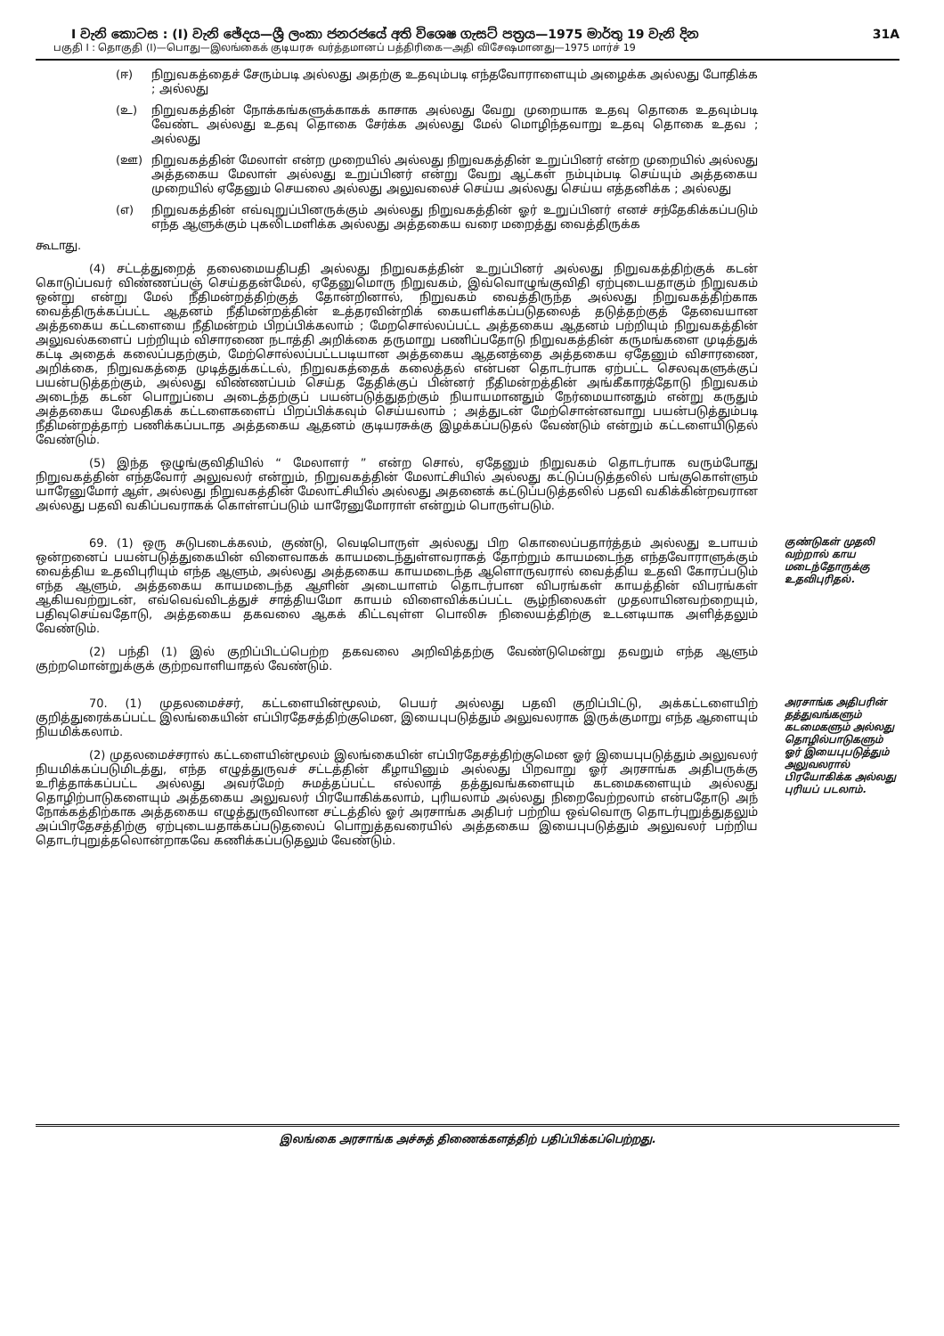I වැනි කොටස : (I) වැනි ඡේදය—ශ්‍රී ලංකා ජනරජයේ අති විශෙෂ ගැසට් පත්‍රය—1975 මාර්තු 19 වැනි දින 31A
பகுதி I : தொகுதி (I)—பொது—இலங்கைக் குடியரசு வர்த்தமானப் பத்திரிகை—அதி விசேஷமானது—1975 மார்ச் 19
(ஈ) நிறுவகத்தைச் சேரும்படி அல்லது அதற்கு உதவும்படி எந்தவோராளையும் அழைக்க அல்லது போதிக்க ; அல்லது
(உ) நிறுவகத்தின் நோக்கங்களுக்காகக் காசாக அல்லது வேறு முறையாக உதவு தொகை உதவும்படி வேண்ட அல்லது உதவு தொகை சேர்க்க அல்லது மேல் மொழிந்தவாறு உதவு தொகை உதவ ; அல்லது
(ஊ) நிறுவகத்தின் மேலாள் என்ற முறையில் அல்லது நிறுவகத்தின் உறுப்பினர் என்ற முறையில் அல்லது அத்தகைய மேலாள் அல்லது உறுப்பினர் என்று வேறு ஆட்கள் நம்பும்படி செய்யும் அத்தகைய முறையில் ஏதேனும் செயலை அல்லது அலுவலைச் செய்ய அல்லது செய்ய எத்தனிக்க ; அல்லது
(எ) நிறுவகத்தின் எவ்வுறுப்பினருக்கும் அல்லது நிறுவகத்தின் ஓர் உறுப்பினர் எனச் சந்தேகிக்கப்படும் எந்த ஆளுக்கும் புகலிடமளிக்க அல்லது அத்தகைய வரை மறைத்து வைத்திருக்க
கூடாது.
(4) சட்டத்துறைத் தலைமையதிபதி அல்லது நிறுவகத்தின் உறுப்பினர் அல்லது நிறுவகத்திற்குக் கடன் கொடுப்பவர் விண்ணப்பஞ் செய்ததன்மேல், ஏதேனுமொரு நிறுவகம், இவ்வொழுங்குவிதி ஏற்புடையதாகும் நிறுவகம் ஒன்று என்று மேல் நீதிமன்றத்திற்குத் தோன்றினால், நிறுவகம் வைத்திருந்த அல்லது நிறுவகத்திற்காக வைத்திருக்கப்பட்ட ஆதனம் நீதிமன்றத்தின் உத்தரவின்றிக் கையளிக்கப்படுதலைத் தடுத்தற்குத் தேவையான அத்தகைய கட்டளையை நீதிமன்றம் பிறப்பிக்கலாம் ; மேறசொல்லப்பட்ட அத்தகைய ஆதனம் பற்றியும் நிறுவகத்தின் அலுவல்களைப் பற்றியும் விசாரணை நடாத்தி அறிக்கை தருமாறு பணிப்பதோடு நிறுவகத்தின் கருமங்களை முடித்துக் கட்டி அதைக் கலைப்பதற்கும், மேற்சொல்லப்பட்டபடியான அத்தகைய ஆதனத்தை அத்தகைய ஏதேனும் விசாரணை, அறிக்கை, நிறுவகத்தை முடித்துக்கட்டல், நிறுவகத்தைக் கலைத்தல் என்பன தொடர்பாக ஏற்பட்ட செலவுகளுக்குப் பயன்படுத்தற்கும், அல்லது விண்ணப்பம் செய்த தேதிக்குப் பின்னர் நீதிமன்றத்தின் அங்கீகாரத்தோடு நிறுவகம் அடைந்த கடன் பொறுப்பை அடைத்தற்குப் பயன்படுத்துதற்கும் நியாயமானதும் நேர்மையானதும் என்று கருதும் அத்தகைய மேலதிகக் கட்டளைகளைப் பிறப்பிக்கவும் செய்யலாம் ; அத்துடன் மேற்சொன்னவாறு பயன்படுத்தும்படி நீதிமன்றத்தாற் பணிக்கப்படாத அத்தகைய ஆதனம் குடியரசுக்கு இழக்கப்படுதல் வேண்டும் என்றும் கட்டளையிடுதல் வேண்டும்.
(5) இந்த ஒழுங்குவிதியில் “ மேலாளர் ” என்ற சொல், ஏதேனும் நிறுவகம் தொடர்பாக வரும்போது நிறுவகத்தின் எந்தவோர் அலுவலர் என்றும், நிறுவகத்தின் மேலாட்சியில் அல்லது கட்டுப்படுத்தலில் பங்குகொள்ளும் யாரேனுமோர் ஆள், அல்லது நிறுவகத்தின் மேலாட்சியில் அல்லது அதனைக் கட்டுப்படுத்தலில் பதவி வகிக்கின்றவரான அல்லது பதவி வகிப்பவராகக் கொள்ளப்படும் யாரேனுமோராள் என்றும் பொருள்படும்.
69. (1) ஒரு சுடுபடைக்கலம், குண்டு, வெடிபொருள் அல்லது பிற கொலைப்பதார்த்தம் அல்லது உபாயம் ஒன்றனைப் பயன்படுத்துகையின் விளைவாகக் காயமடைந்துள்ளவராகத் தோற்றும் காயமடைந்த எந்தவோராளுக்கும் வைத்திய உதவிபுரியும் எந்த ஆளும், அல்லது அத்தகைய காயமடைந்த ஆளொருவரால் வைத்திய உதவி கோரப்படும் எந்த ஆளும், அத்தகைய காயமடைந்த ஆளின் அடையாளம் தொடர்பான விபரங்கள் காயத்தின் விபரங்கள் ஆகியவற்றுடன், எவ்வெவ்விடத்துச் சாத்தியமோ காயம் விளைவிக்கப்பட்ட சூழ்நிலைகள் முதலாயினவற்றையும், பதிவுசெய்வதோடு, அத்தகைய தகவலை ஆகக் கிட்டவுள்ள பொலிசு நிலையத்திற்கு உடனடியாக அளித்தலும் வேண்டும்.
(2) பந்தி (1) இல் குறிப்பிடப்பெற்ற தகவலை அறிவித்தற்கு வேண்டுமென்று தவறும் எந்த ஆளும் குற்றமொன்றுக்குக் குற்றவாளியாதல் வேண்டும்.
குண்டுகள் முதலி வற்றால் காய மடைந்தோருக்கு உதவிபுரிதல்.
70. (1) முதலமைச்சர், கட்டளையின்மூலம், பெயர் அல்லது பதவி குறிப்பிட்டு, அக்கட்டளையிற் குறித்துரைக்கப்பட்ட இலங்கையின் எப்பிரதேசத்திற்குமென, இயைபுபடுத்தும் அலுவலராக இருக்குமாறு எந்த ஆளையும் நியமிக்கலாம்.
(2) முதலமைச்சரால் கட்டளையின்மூலம் இலங்கையின் எப்பிரதேசத்திற்குமென ஓர் இயைபுபடுத்தும் அலுவலர் நியமிக்கப்படுமிடத்து, எந்த எழுத்துருவச் சட்டத்தின் கீழாயினும் அல்லது பிறவாறு ஓர் அரசாங்க அதிபருக்கு உரித்தாக்கப்பட்ட அல்லது அவர்மேற் சுமத்தப்பட்ட எல்லாத் தத்துவங்களையும் கடமைகளையும் அல்லது தொழிற்பாடுகளையும் அத்தகைய அலுவலர் பிரயோகிக்கலாம், புரியலாம் அல்லது நிறைவேற்றலாம் என்பதோடு அந் நோக்கத்திற்காக அத்தகைய எழுத்துருவிலான சட்டத்தில் ஓர் அரசாங்க அதிபர் பற்றிய ஒவ்வொரு தொடர்புறுத்துதலும் அப்பிரதேசத்திற்கு ஏற்புடையதாக்கப்படுதலைப் பொறுத்தவரையில் அத்தகைய இயைபுபடுத்தும் அலுவலர் பற்றிய தொடர்புறுத்தலொன்றாகவே கணிக்கப்படுதலும் வேண்டும்.
அரசாங்க அதிபரின் தத்துவங்களும் கடமைகளும் அல்லது தொழில்பாடுகளும் ஓர் இயைபுபடுத்தும் அலுவலரால் பிரயோகிக்க அல்லது புரியப் படலாம்.
இலங்கை அரசாங்க அச்சுத் திணைக்களத்திற் பதிப்பிக்கப்பெற்றது.